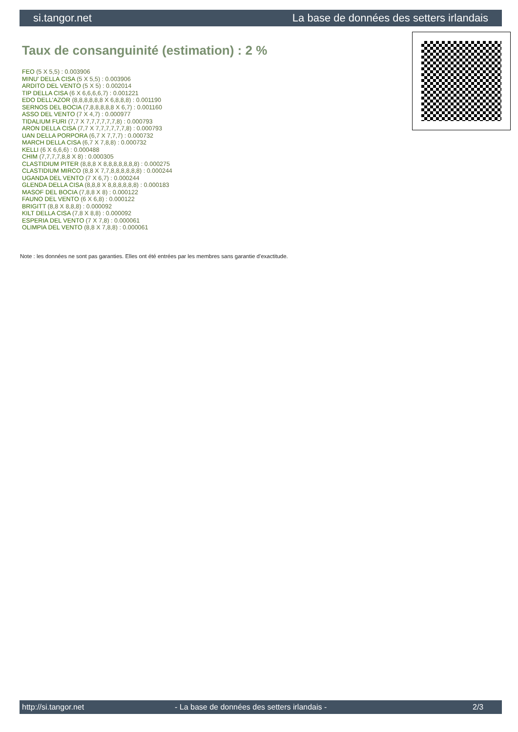si.tangor.net La base de données des setters irlandais
Taux de consanguinité (estimation) : 2 %
FEO (5 X 5,5) : 0.003906
MINU' DELLA CISA (5 X 5,5) : 0.003906
ARDITO DEL VENTO (5 X 5) : 0.002014
TIP DELLA CISA (6 X 6,6,6,6,7) : 0.001221
EDO DELL'AZOR (8,8,8,8,8,8 X 6,8,8,8) : 0.001190
SERNOS DEL BOCIA (7,8,8,8,8,8 X 6,7) : 0.001160
ASSO DEL VENTO (7 X 4,7) : 0.000977
TIDALIUM FURI (7,7 X 7,7,7,7,7,7,8) : 0.000793
ARON DELLA CISA (7,7 X 7,7,7,7,7,7,8) : 0.000793
UAN DELLA PORPORA (6,7 X 7,7,7) : 0.000732
MARCH DELLA CISA (6,7 X 7,8,8) : 0.000732
KELLI (6 X 6,6,6) : 0.000488
CHIM (7,7,7,7,8,8 X 8) : 0.000305
CLASTIDIUM PITER (8,8,8 X 8,8,8,8,8,8,8) : 0.000275
CLASTIDIUM MIRCO (8,8 X 7,7,8,8,8,8,8,8) : 0.000244
UGANDA DEL VENTO (7 X 6,7) : 0.000244
GLENDA DELLA CISA (8,8,8 X 8,8,8,8,8,8) : 0.000183
MASOF DEL BOCIA (7,8,8 X 8) : 0.000122
FAUNO DEL VENTO (6 X 6,8) : 0.000122
BRIGITT (8,8 X 8,8,8) : 0.000092
KILT DELLA CISA (7,8 X 8,8) : 0.000092
ESPERIA DEL VENTO (7 X 7,8) : 0.000061
OLIMPIA DEL VENTO (8,8 X 7,8,8) : 0.000061
Note : les données ne sont pas garanties. Elles ont été entrées par les membres sans garantie d'exactitude.
http://si.tangor.net - La base de données des setters irlandais - 2/3